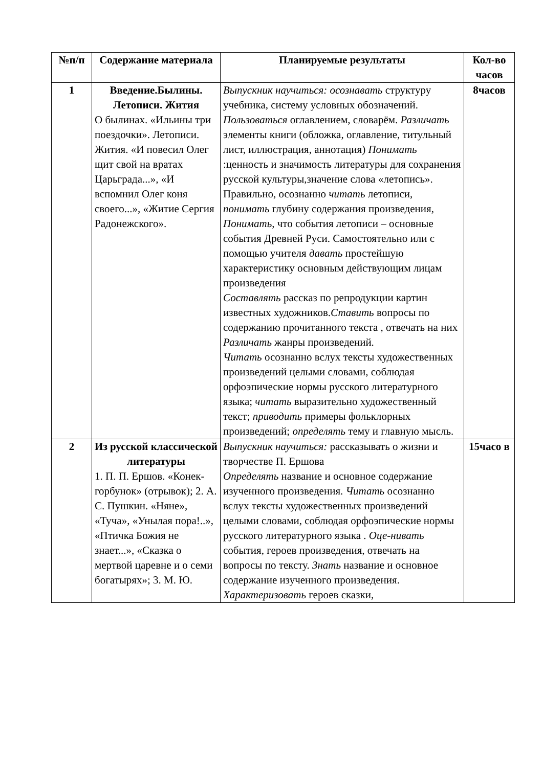| №п/п | Содержание материала | Планируемые результаты | Кол-во часов |
| --- | --- | --- | --- |
| 1 | Введение.Былины. Летописи. Жития О былинах. «Ильины три поездочки». Летописи. Жития. «И повесил Олег щит свой на вратах Царьграда...», «И вспомнил Олег коня своего...», «Житие Сергия Радонежского». | Выпускник научиться: осознавать структуру учебника, систему условных обозначений. Пользоваться оглавлением, словарём. Различать элементы книги (обложка, оглавление, титульный лист, иллюстрация, аннотация) Понимать :ценность и значимость литературы для сохранения русской культуры,значение слова «летопись». Правильно, осознанно читать летописи, понимать глубину содержания произведения, Понимать , что события летописи – основные события Древней Руси. Самостоятельно или с помощью учителя давать простейшую характеристику основным действующим лицам произведения Составлять рассказ по репродукции картин известных художников. Ставить вопросы по содержанию прочитанного текста , отвечать на них Различать жанры произведений. Читать осознанно вслух тексты художественных произведений целыми словами, соблюдая орфоэпические нормы русского литературного языка; читать выразительно художественный текст; приводить примеры фольклорных произведений; определять тему и главную мысль. | 8часов |
| 2 | Из русской классической литературы 1. П. П. Ершов. «Конек-горбунок» (отрывок); 2. А. С. Пушкин. «Няне», «Туча», «Унылая пора!..», «Птичка Божия не знает...», «Сказка о мертвой царевне и о семи богатырях»; 3. М. Ю. | Выпускник научиться: рассказывать о жизни и творчестве П. Ершова Определять название и основное содержание изученного произведения. Читать осознанно вслух тексты художественных произведений целыми словами, соблюдая орфоэпические нормы русского литературного языка . Оце-нивать события, героев произведения, отвечать на вопросы по тексту. Знать название и основное содержание изученного произведения. Характеризовать героев сказки, | 15часо в |